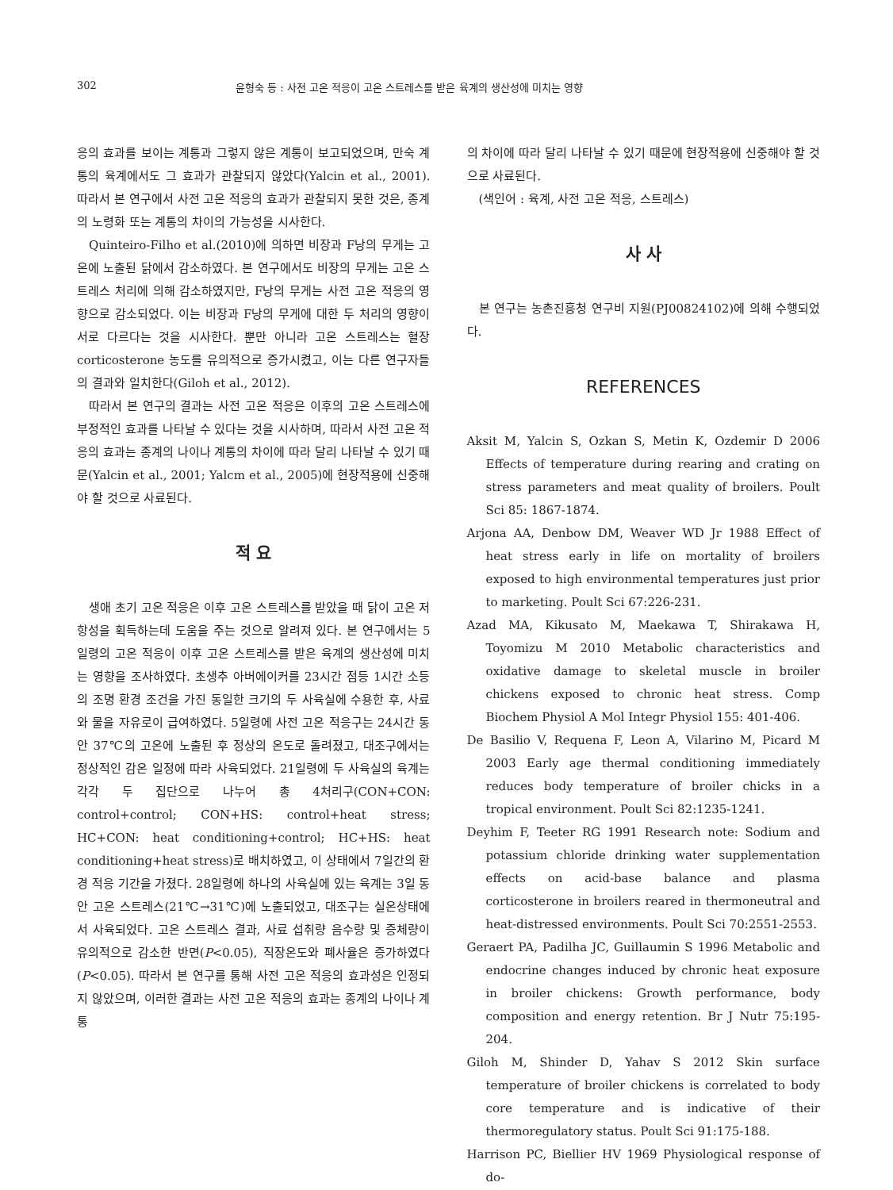302 윤형숙 등 : 사전 고온 적응이 고온 스트레스를 받은 육계의 생산성에 미치는 영향
응의 효과를 보이는 계통과 그렇지 않은 계통이 보고되었으며, 만숙 계통의 육계에서도 그 효과가 관찰되지 않았다(Yalcin et al., 2001). 따라서 본 연구에서 사전 고온 적응의 효과가 관찰되지 못한 것은, 종계의 노령화 또는 계통의 차이의 가능성을 시사한다.
Quinteiro-Filho et al.(2010)에 의하면 비장과 F낭의 무게는 고온에 노출된 닭에서 감소하였다. 본 연구에서도 비장의 무게는 고온 스트레스 처리에 의해 감소하였지만, F낭의 무게는 사전 고온 적응의 영향으로 감소되었다. 이는 비장과 F낭의 무게에 대한 두 처리의 영향이 서로 다르다는 것을 시사한다. 뿐만 아니라 고온 스트레스는 혈장 corticosterone 농도를 유의적으로 증가시켰고, 이는 다른 연구자들의 결과와 일치한다(Giloh et al., 2012).
따라서 본 연구의 결과는 사전 고온 적응은 이후의 고온 스트레스에 부정적인 효과를 나타날 수 있다는 것을 시사하며, 따라서 사전 고온 적응의 효과는 종계의 나이나 계통의 차이에 따라 달리 나타날 수 있기 때문(Yalcin et al., 2001; Yalcm et al., 2005)에 현장적용에 신중해야 할 것으로 사료된다.
적 요
생애 초기 고온 적응은 이후 고온 스트레스를 받았을 때 닭이 고온 저항성을 획득하는데 도움을 주는 것으로 알려져 있다. 본 연구에서는 5일령의 고온 적응이 이후 고온 스트레스를 받은 육계의 생산성에 미치는 영향을 조사하였다. 초생추 아버에이커를 23시간 점등 1시간 소등의 조명 환경 조건을 가진 동일한 크기의 두 사육실에 수용한 후, 사료와 물을 자유로이 급여하였다. 5일령에 사전 고온 적응구는 24시간 동안 37℃의 고온에 노출된 후 정상의 온도로 돌려졌고, 대조구에서는 정상적인 감온 일정에 따라 사육되었다. 21일령에 두 사육실의 육계는 각각 두 집단으로 나누어 총 4처리구(CON+CON: control+control; CON+HS: control+heat stress; HC+CON: heat conditioning+control; HC+HS: heat conditioning+heat stress)로 배치하였고, 이 상태에서 7일간의 환경 적응 기간을 가졌다. 28일령에 하나의 사육실에 있는 육계는 3일 동안 고온 스트레스(21℃→31℃)에 노출되었고, 대조구는 실온상태에서 사육되었다. 고온 스트레스 결과, 사료 섭취량 음수량 및 증체량이 유의적으로 감소한 반면(P<0.05), 직장온도와 폐사율은 증가하였다(P<0.05). 따라서 본 연구를 통해 사전 고온 적응의 효과성은 인정되지 않았으며, 이러한 결과는 사전 고온 적응의 효과는 종계의 나이나 계통
의 차이에 따라 달리 나타날 수 있기 때문에 현장적용에 신중해야 할 것으로 사료된다.
(색인어 : 육계, 사전 고온 적응, 스트레스)
사 사
본 연구는 농촌진흥청 연구비 지원(PJ00824102)에 의해 수행되었다.
REFERENCES
Aksit M, Yalcin S, Ozkan S, Metin K, Ozdemir D 2006 Effects of temperature during rearing and crating on stress parameters and meat quality of broilers. Poult Sci 85: 1867-1874.
Arjona AA, Denbow DM, Weaver WD Jr 1988 Effect of heat stress early in life on mortality of broilers exposed to high environmental temperatures just prior to marketing. Poult Sci 67:226-231.
Azad MA, Kikusato M, Maekawa T, Shirakawa H, Toyomizu M 2010 Metabolic characteristics and oxidative damage to skeletal muscle in broiler chickens exposed to chronic heat stress. Comp Biochem Physiol A Mol Integr Physiol 155: 401-406.
De Basilio V, Requena F, Leon A, Vilarino M, Picard M 2003 Early age thermal conditioning immediately reduces body temperature of broiler chicks in a tropical environment. Poult Sci 82:1235-1241.
Deyhim F, Teeter RG 1991 Research note: Sodium and potassium chloride drinking water supplementation effects on acid-base balance and plasma corticosterone in broilers reared in thermoneutral and heat-distressed environments. Poult Sci 70:2551-2553.
Geraert PA, Padilha JC, Guillaumin S 1996 Metabolic and endocrine changes induced by chronic heat exposure in broiler chickens: Growth performance, body composition and energy retention. Br J Nutr 75:195-204.
Giloh M, Shinder D, Yahav S 2012 Skin surface temperature of broiler chickens is correlated to body core temperature and is indicative of their thermoregulatory status. Poult Sci 91:175-188.
Harrison PC, Biellier HV 1969 Physiological response of do-